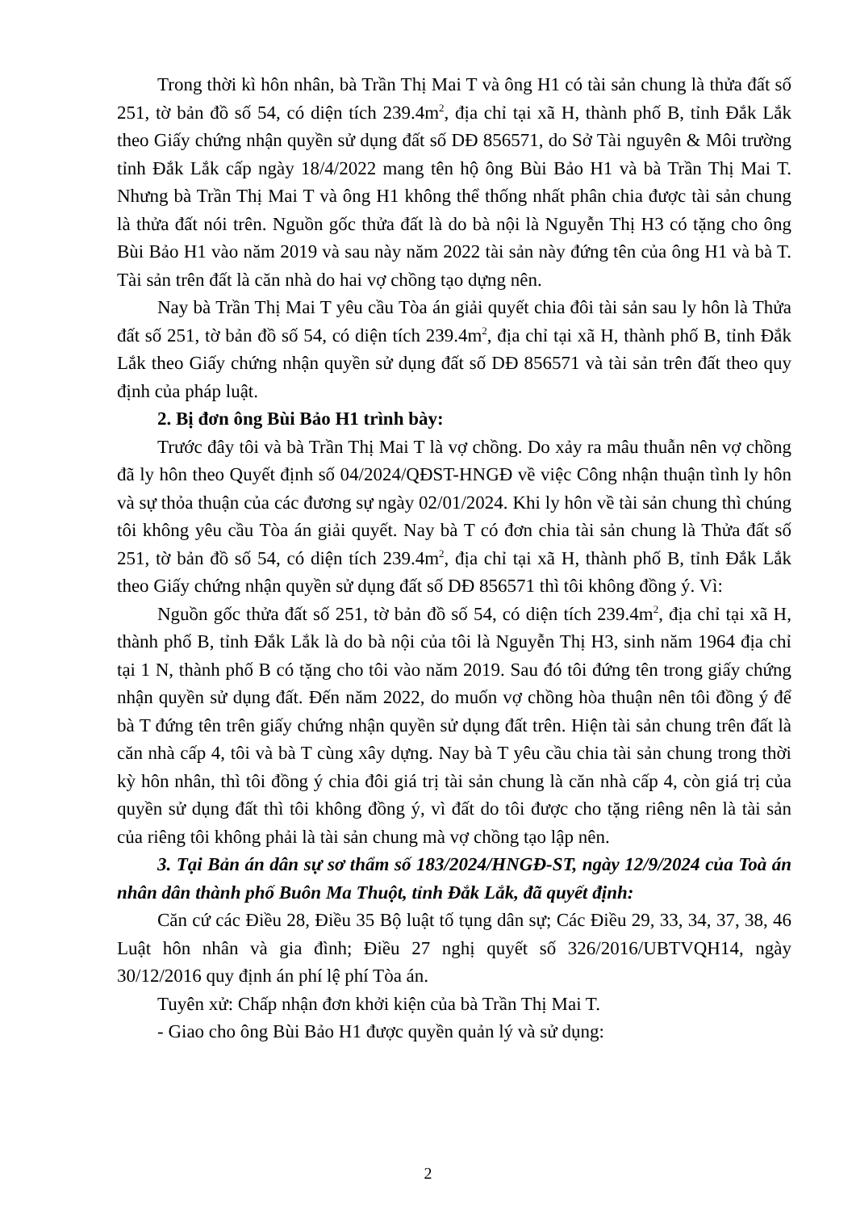Trong thời kì hôn nhân, bà Trần Thị Mai T và ông H1 có tài sản chung là thửa đất số 251, tờ bản đồ số 54, có diện tích 239.4m<sup>2</sup>, địa chỉ tại xã H, thành phố B, tỉnh Đắk Lắk theo Giấy chứng nhận quyền sử dụng đất số DĐ 856571, do Sở Tài nguyên & Môi trường tỉnh Đắk Lắk cấp ngày 18/4/2022 mang tên hộ ông Bùi Bảo H1 và bà Trần Thị Mai T. Nhưng bà Trần Thị Mai T và ông H1 không thể thống nhất phân chia được tài sản chung là thửa đất nói trên. Nguồn gốc thửa đất là do bà nội là Nguyễn Thị H3 có tặng cho ông Bùi Bảo H1 vào năm 2019 và sau này năm 2022 tài sản này đứng tên của ông H1 và bà T. Tài sản trên đất là căn nhà do hai vợ chồng tạo dựng nên.
Nay bà Trần Thị Mai T yêu cầu Tòa án giải quyết chia đôi tài sản sau ly hôn là Thửa đất số 251, tờ bản đồ số 54, có diện tích 239.4m<sup>2</sup>, địa chỉ tại xã H, thành phố B, tỉnh Đắk Lắk theo Giấy chứng nhận quyền sử dụng đất số DĐ 856571 và tài sản trên đất theo quy định của pháp luật.
2. Bị đơn ông Bùi Bảo H1 trình bày:
Trước đây tôi và bà Trần Thị Mai T là vợ chồng. Do xảy ra mâu thuẫn nên vợ chồng đã ly hôn theo Quyết định số 04/2024/QĐST-HNGĐ về việc Công nhận thuận tình ly hôn và sự thỏa thuận của các đương sự ngày 02/01/2024. Khi ly hôn về tài sản chung thì chúng tôi không yêu cầu Tòa án giải quyết. Nay bà T có đơn chia tài sản chung là Thửa đất số 251, tờ bản đồ số 54, có diện tích 239.4m<sup>2</sup>, địa chỉ tại xã H, thành phố B, tỉnh Đắk Lắk theo Giấy chứng nhận quyền sử dụng đất số DĐ 856571 thì tôi không đồng ý. Vì:
Nguồn gốc thửa đất số 251, tờ bản đồ số 54, có diện tích 239.4m<sup>2</sup>, địa chỉ tại xã H, thành phố B, tỉnh Đắk Lắk là do bà nội của tôi là Nguyễn Thị H3, sinh năm 1964 địa chỉ tại 1 N, thành phố B có tặng cho tôi vào năm 2019. Sau đó tôi đứng tên trong giấy chứng nhận quyền sử dụng đất. Đến năm 2022, do muốn vợ chồng hòa thuận nên tôi đồng ý để bà T đứng tên trên giấy chứng nhận quyền sử dụng đất trên. Hiện tài sản chung trên đất là căn nhà cấp 4, tôi và bà T cùng xây dựng. Nay bà T yêu cầu chia tài sản chung trong thời kỳ hôn nhân, thì tôi đồng ý chia đôi giá trị tài sản chung là căn nhà cấp 4, còn giá trị của quyền sử dụng đất thì tôi không đồng ý, vì đất do tôi được cho tặng riêng nên là tài sản của riêng tôi không phải là tài sản chung mà vợ chồng tạo lập nên.
3. Tại Bản án dân sự sơ thẩm số 183/2024/HNGĐ-ST, ngày 12/9/2024 của Toà án nhân dân thành phố Buôn Ma Thuột, tỉnh Đắk Lắk, đã quyết định:
Căn cứ các Điều 28, Điều 35 Bộ luật tố tụng dân sự; Các Điều 29, 33, 34, 37, 38, 46 Luật hôn nhân và gia đình; Điều 27 nghị quyết số 326/2016/UBTVQH14, ngày 30/12/2016 quy định án phí lệ phí Tòa án.
Tuyên xử: Chấp nhận đơn khởi kiện của bà Trần Thị Mai T.
- Giao cho ông Bùi Bảo H1 được quyền quản lý và sử dụng:
2